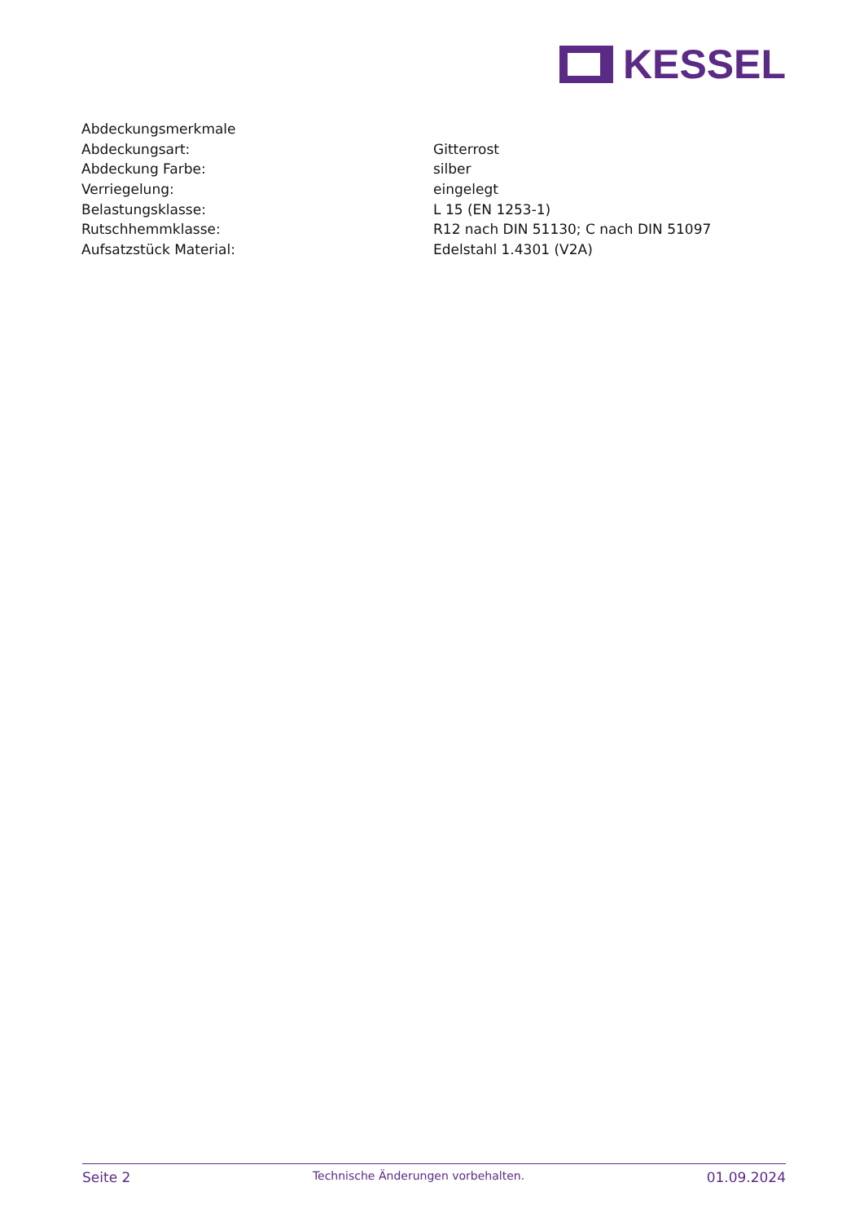KESSEL
| Abdeckungsmerkmale | |
| Abdeckungsart: | Gitterrost |
| Abdeckung Farbe: | silber |
| Verriegelung: | eingelegt |
| Belastungsklasse: | L 15 (EN 1253-1) |
| Rutschhemmklasse: | R12 nach DIN 51130; C nach DIN 51097 |
| Aufsatzstück Material: | Edelstahl 1.4301 (V2A) |
Seite 2 Technische Änderungen vorbehalten. 01.09.2024